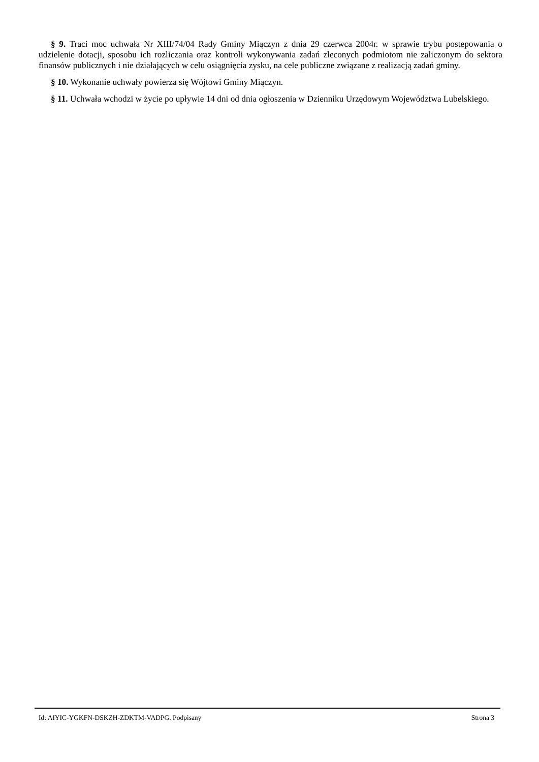§ 9. Traci moc uchwała Nr XIII/74/04 Rady Gminy Miączyn z dnia 29 czerwca 2004r. w sprawie trybu postepowania o udzielenie dotacji, sposobu ich rozliczania oraz kontroli wykonywania zadań zleconych podmiotom nie zaliczonym do sektora finansów publicznych i nie działających w celu osiągnięcia zysku, na cele publiczne związane z realizacją zadań gminy.
§ 10. Wykonanie uchwały powierza się Wójtowi Gminy Miączyn.
§ 11. Uchwała wchodzi w życie po upływie 14 dni od dnia ogłoszenia w Dzienniku Urzędowym Województwa Lubelskiego.
Id: AIYIC-YGKFN-DSKZH-ZDKTM-VADPG. Podpisany Strona 3